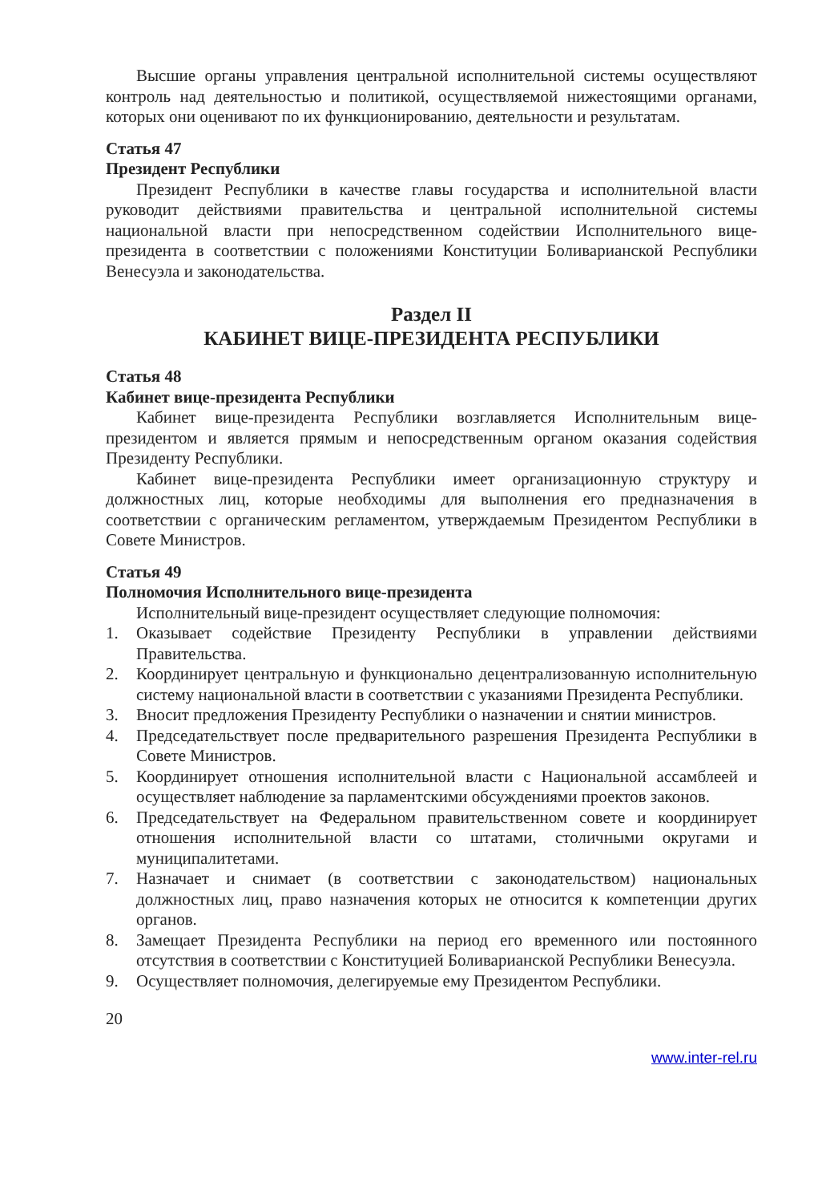Высшие органы управления центральной исполнительной системы осуществляют контроль над деятельностью и политикой, осуществляемой нижестоящими органами, которых они оценивают по их функционированию, деятельности и результатам.
Статья 47
Президент Республики
Президент Республики в качестве главы государства и исполнительной власти руководит действиями правительства и центральной исполнительной системы национальной власти при непосредственном содействии Исполнительного вице-президента в соответствии с положениями Конституции Боливарианской Республики Венесуэла и законодательства.
Раздел II
КАБИНЕТ ВИЦЕ-ПРЕЗИДЕНТА РЕСПУБЛИКИ
Статья 48
Кабинет вице-президента Республики
Кабинет вице-президента Республики возглавляется Исполнительным вице-президентом и является прямым и непосредственным органом оказания содействия Президенту Республики.
Кабинет вице-президента Республики имеет организационную структуру и должностных лиц, которые необходимы для выполнения его предназначения в соответствии с органическим регламентом, утверждаемым Президентом Республики в Совете Министров.
Статья 49
Полномочия Исполнительного вице-президента
Исполнительный вице-президент осуществляет следующие полномочия:
1. Оказывает содействие Президенту Республики в управлении действиями Правительства.
2. Координирует центральную и функционально децентрализованную исполнительную систему национальной власти в соответствии с указаниями Президента Республики.
3. Вносит предложения Президенту Республики о назначении и снятии министров.
4. Председательствует после предварительного разрешения Президента Республики в Совете Министров.
5. Координирует отношения исполнительной власти с Национальной ассамблеей и осуществляет наблюдение за парламентскими обсуждениями проектов законов.
6. Председательствует на Федеральном правительственном совете и координирует отношения исполнительной власти со штатами, столичными округами и муниципалитетами.
7. Назначает и снимает (в соответствии с законодательством) национальных должностных лиц, право назначения которых не относится к компетенции других органов.
8. Замещает Президента Республики на период его временного или постоянного отсутствия в соответствии с Конституцией Боливарианской Республики Венесуэла.
9. Осуществляет полномочия, делегируемые ему Президентом Республики.
20
www.inter-rel.ru